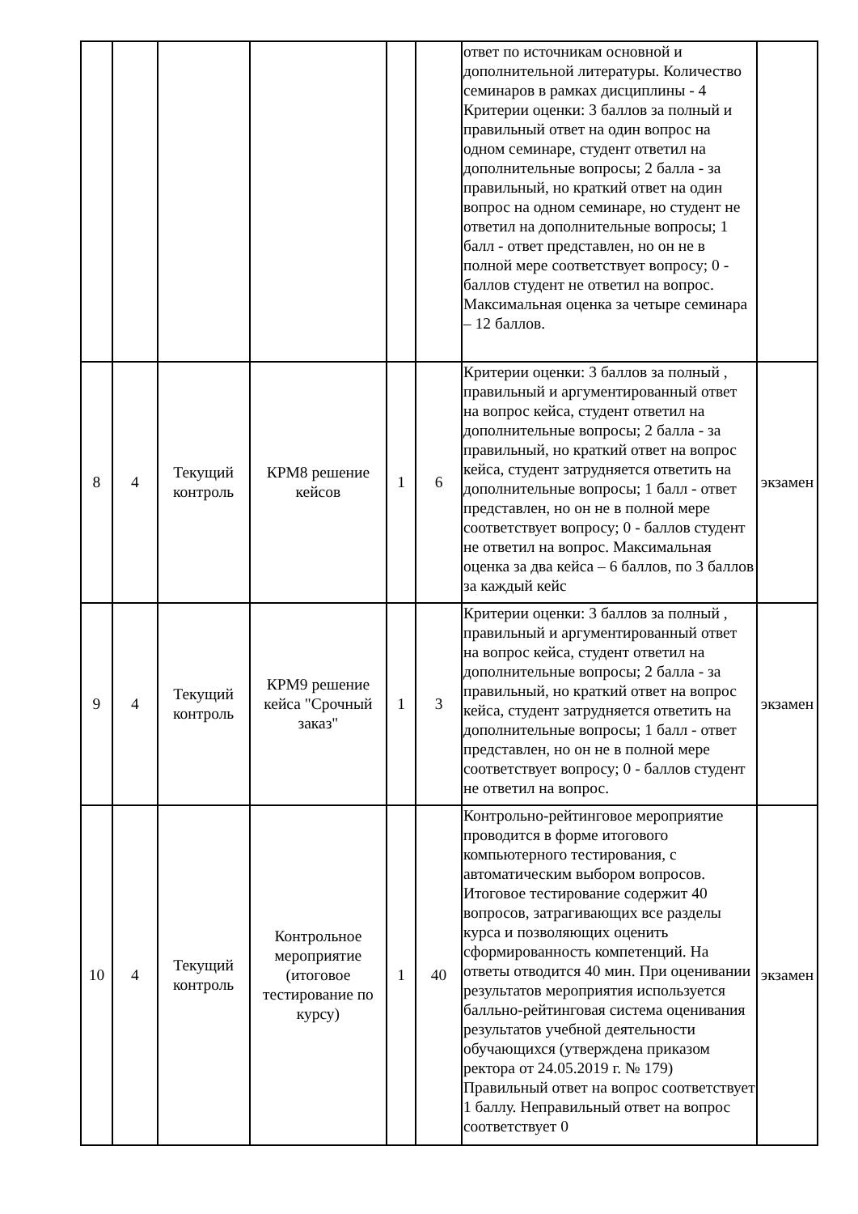| | | | | | | ответ по источникам основной и дополнительной литературы. Количество семинаров в рамках дисциплины - 4 Критерии оценки: 3 баллов за полный и правильный ответ на один вопрос на одном семинаре, студент ответил на дополнительные вопросы; 2 балла - за правильный, но краткий ответ на один вопрос на одном семинаре, но студент не ответил на дополнительные вопросы; 1 балл - ответ представлен, но он не в полной мере соответствует вопросу; 0 - баллов студент не ответил на вопрос. Максимальная оценка за четыре семинара – 12 баллов. | |
| 8 | 4 | Текущий контроль | КРМ8 решение кейсов | 1 | 6 | Критерии оценки: 3 баллов за полный , правильный и аргументированный ответ на вопрос кейса, студент ответил на дополнительные вопросы; 2 балла - за правильный, но краткий ответ на вопрос кейса, студент затрудняется ответить на дополнительные вопросы; 1 балл - ответ представлен, но он не в полной мере соответствует вопросу; 0 - баллов студент не ответил на вопрос. Максимальная оценка за два кейса – 6 баллов, по 3 баллов за каждый кейс | экзамен |
| 9 | 4 | Текущий контроль | КРМ9 решение кейса "Срочный заказ" | 1 | 3 | Критерии оценки: 3 баллов за полный , правильный и аргументированный ответ на вопрос кейса, студент ответил на дополнительные вопросы; 2 балла - за правильный, но краткий ответ на вопрос кейса, студент затрудняется ответить на дополнительные вопросы; 1 балл - ответ представлен, но он не в полной мере соответствует вопросу; 0 - баллов студент не ответил на вопрос. | экзамен |
| 10 | 4 | Текущий контроль | Контрольное мероприятие (итоговое тестирование по курсу) | 1 | 40 | Контрольно-рейтинговое мероприятие проводится в форме итогового компьютерного тестирования, с автоматическим выбором вопросов. Итоговое тестирование содержит 40 вопросов, затрагивающих все разделы курса и позволяющих оценить сформированность компетенций. На ответы отводится 40 мин. При оценивании результатов мероприятия используется балльно-рейтинговая система оценивания результатов учебной деятельности обучающихся (утверждена приказом ректора от 24.05.2019 г. № 179) Правильный ответ на вопрос соответствует 1 баллу. Неправильный ответ на вопрос соответствует 0 | экзамен |